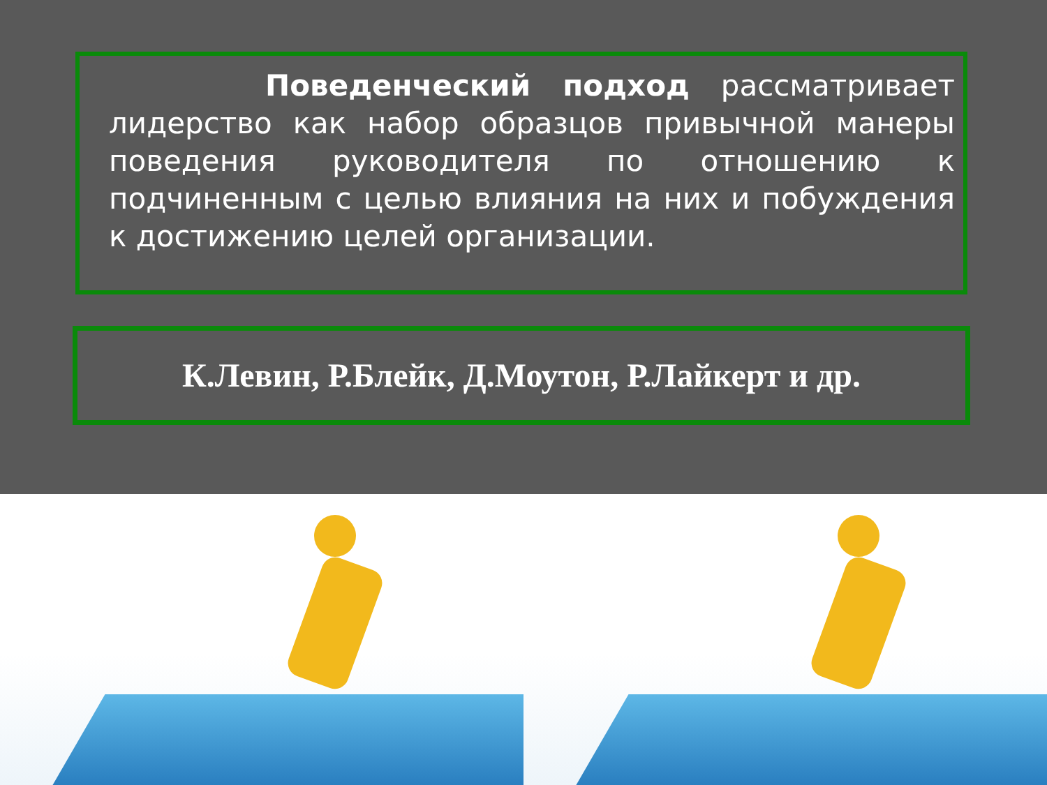Поведенческий подход рассматривает лидерство как набор образцов привычной манеры поведения руководителя по отношению к подчиненным с целью влияния на них и побуждения к достижению целей организации.
К.Левин, Р.Блейк, Д.Моутон, Р.Лайкерт и др.